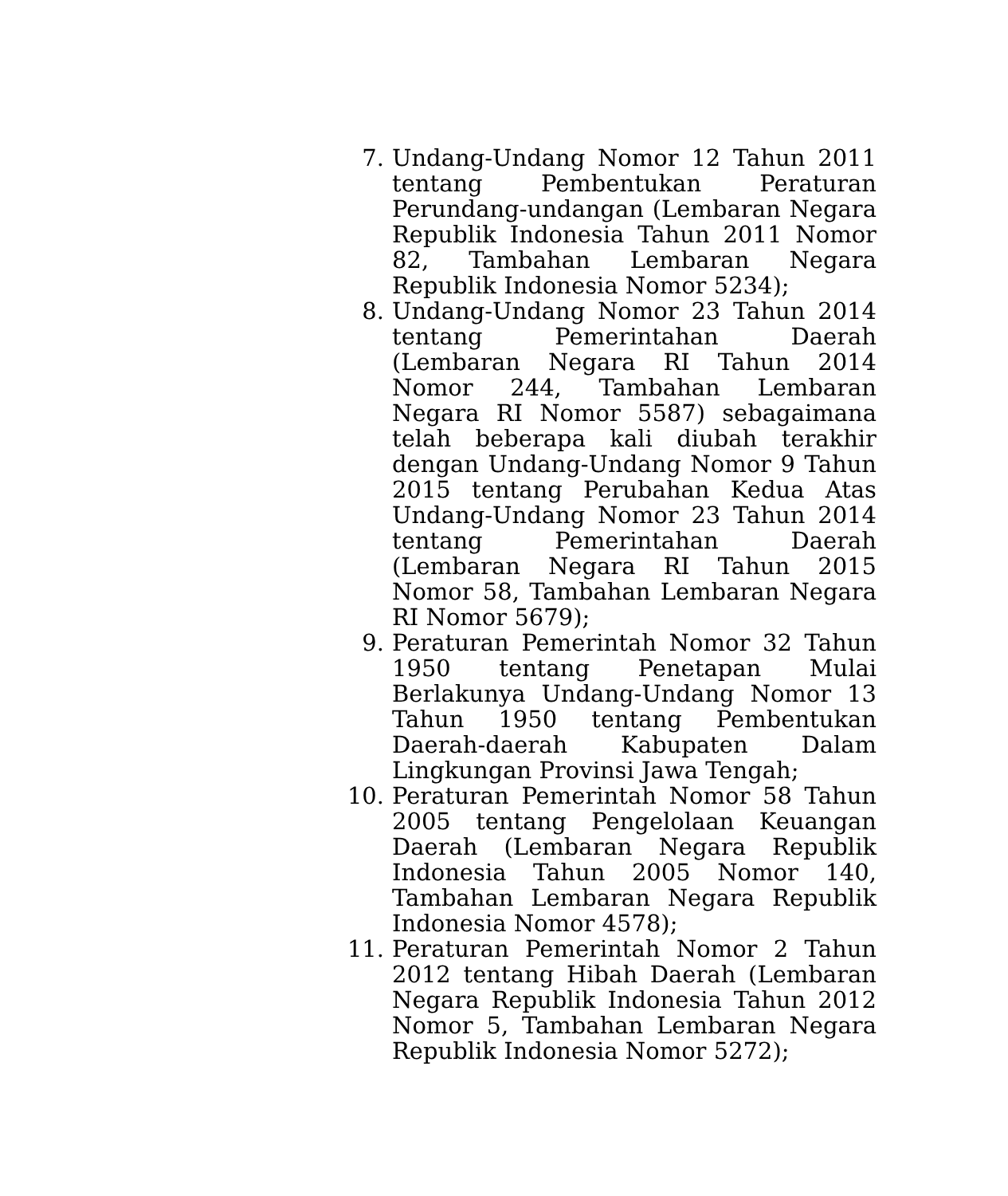7. Undang-Undang Nomor 12 Tahun 2011 tentang Pembentukan Peraturan Perundang-undangan (Lembaran Negara Republik Indonesia Tahun 2011 Nomor 82, Tambahan Lembaran Negara Republik Indonesia Nomor 5234);
8. Undang-Undang Nomor 23 Tahun 2014 tentang Pemerintahan Daerah (Lembaran Negara RI Tahun 2014 Nomor 244, Tambahan Lembaran Negara RI Nomor 5587) sebagaimana telah beberapa kali diubah terakhir dengan Undang-Undang Nomor 9 Tahun 2015 tentang Perubahan Kedua Atas Undang-Undang Nomor 23 Tahun 2014 tentang Pemerintahan Daerah (Lembaran Negara RI Tahun 2015 Nomor 58, Tambahan Lembaran Negara RI Nomor 5679);
9. Peraturan Pemerintah Nomor 32 Tahun 1950 tentang Penetapan Mulai Berlakunya Undang-Undang Nomor 13 Tahun 1950 tentang Pembentukan Daerah-daerah Kabupaten Dalam Lingkungan Provinsi Jawa Tengah;
10. Peraturan Pemerintah Nomor 58 Tahun 2005 tentang Pengelolaan Keuangan Daerah (Lembaran Negara Republik Indonesia Tahun 2005 Nomor 140, Tambahan Lembaran Negara Republik Indonesia Nomor 4578);
11. Peraturan Pemerintah Nomor 2 Tahun 2012 tentang Hibah Daerah (Lembaran Negara Republik Indonesia Tahun 2012 Nomor 5, Tambahan Lembaran Negara Republik Indonesia Nomor 5272);